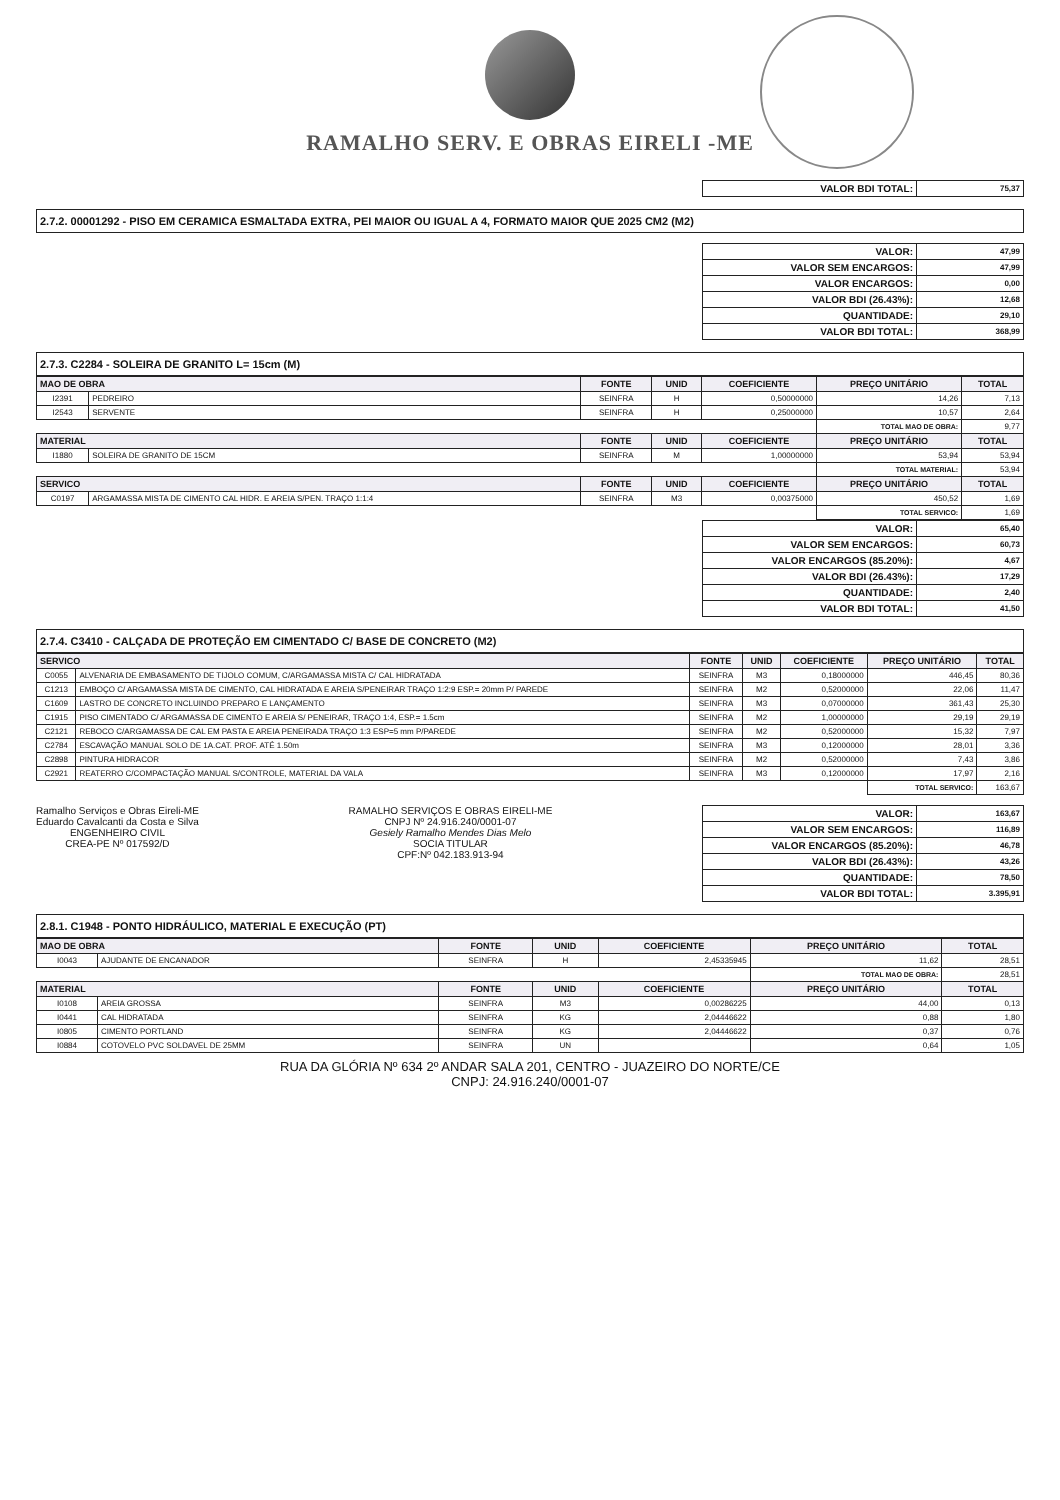RAMALHO SERV. E OBRAS EIRELI -ME
| VALOR BDI TOTAL: | 75,37 |
2.7.2. 00001292 - PISO EM CERAMICA ESMALTADA EXTRA, PEI MAIOR OU IGUAL A 4, FORMATO MAIOR QUE 2025 CM2 (M2)
| VALOR: | 47,99 |
| VALOR SEM ENCARGOS: | 47,99 |
| VALOR ENCARGOS: | 0,00 |
| VALOR BDI (26.43%): | 12,68 |
| QUANTIDADE: | 29,10 |
| VALOR BDI TOTAL: | 368,99 |
2.7.3. C2284 - SOLEIRA DE GRANITO L= 15cm (M)
| MAO DE OBRA | | FONTE | UNID | COEFICIENTE | PREÇO UNITÁRIO | TOTAL |
| --- | --- | --- | --- | --- | --- | --- |
| I2391 | PEDREIRO | SEINFRA | H | 0,50000000 | 14,26 | 7,13 |
| I2543 | SERVENTE | SEINFRA | H | 0,25000000 | 10,57 | 2,64 |
| | | | | | TOTAL MAO DE OBRA: | 9,77 |
| MATERIAL | | FONTE | UNID | COEFICIENTE | PREÇO UNITÁRIO | TOTAL |
| I1880 | SOLEIRA DE GRANITO DE 15CM | SEINFRA | M | 1,00000000 | 53,94 | 53,94 |
| | | | | | TOTAL MATERIAL: | 53,94 |
| SERVICO | | FONTE | UNID | COEFICIENTE | PREÇO UNITÁRIO | TOTAL |
| C0197 | ARGAMASSA MISTA DE CIMENTO CAL HIDR. E AREIA S/PEN. TRAÇO 1:1:4 | SEINFRA | M3 | 0,00375000 | 450,52 | 1,69 |
| | | | | | TOTAL SERVICO: | 1,69 |
| VALOR: | 65,40 |
| VALOR SEM ENCARGOS: | 60,73 |
| VALOR ENCARGOS (85.20%): | 4,67 |
| VALOR BDI (26.43%): | 17,29 |
| QUANTIDADE: | 2,40 |
| VALOR BDI TOTAL: | 41,50 |
2.7.4. C3410 - CALÇADA DE PROTEÇÃO EM CIMENTADO C/ BASE DE CONCRETO (M2)
| SERVICO | | FONTE | UNID | COEFICIENTE | PREÇO UNITÁRIO | TOTAL |
| --- | --- | --- | --- | --- | --- | --- |
| C0055 | ALVENARIA DE EMBASAMENTO DE TIJOLO COMUM, C/ARGAMASSA MISTA C/ CAL HIDRATADA | SEINFRA | M3 | 0,18000000 | 446,45 | 80,36 |
| C1213 | EMBOÇO C/ ARGAMASSA MISTA DE CIMENTO, CAL HIDRATADA E AREIA S/PENEIRAR TRAÇO 1:2:9 ESP.= 20mm P/ PAREDE | SEINFRA | M2 | 0,52000000 | 22,06 | 11,47 |
| C1609 | LASTRO DE CONCRETO INCLUINDO PREPARO E LANÇAMENTO | SEINFRA | M3 | 0,07000000 | 361,43 | 25,30 |
| C1915 | PISO CIMENTADO C/ ARGAMASSA DE CIMENTO E AREIA S/ PENEIRAR, TRAÇO 1:4, ESP.= 1.5cm | SEINFRA | M2 | 1,00000000 | 29,19 | 29,19 |
| C2121 | REBOCO C/ARGAMASSA DE CAL EM PASTA E AREIA PENEIRADA TRAÇO 1:3 ESP=5 mm P/PAREDE | SEINFRA | M2 | 0,52000000 | 15,32 | 7,97 |
| C2784 | ESCAVAÇÃO MANUAL SOLO DE 1A.CAT. PROF. ATÉ 1.50m | SEINFRA | M3 | 0,12000000 | 28,01 | 3,36 |
| C2898 | PINTURA HIDRACOR | SEINFRA | M2 | 0,52000000 | 7,43 | 3,86 |
| C2921 | REATERRO C/COMPACTAÇÃO MANUAL S/CONTROLE, MATERIAL DA VALA | SEINFRA | M3 | 0,12000000 | 17,97 | 2,16 |
| | | | | | TOTAL SERVICO: | 163,67 |
Ramalho Serviços e Obras Eireli-ME
Eduardo Cavalcanti da Costa e Silva
ENGENHEIRO CIVIL
CREA-PE Nº 017592/D
RAMALHO SERVIÇOS E OBRAS EIRELI-ME
CNPJ Nº 24.916.240/0001-07
Gesiely Ramalho Mendes Dias Melo
SOCIA TITULAR
CPF:Nº 042.183.913-94
| VALOR: | 163,67 |
| VALOR SEM ENCARGOS: | 116,89 |
| VALOR ENCARGOS (85.20%): | 46,78 |
| VALOR BDI (26.43%): | 43,26 |
| QUANTIDADE: | 78,50 |
| VALOR BDI TOTAL: | 3.395,91 |
2.8.1. C1948 - PONTO HIDRÁULICO, MATERIAL E EXECUÇÃO (PT)
| MAO DE OBRA | | FONTE | UNID | COEFICIENTE | PREÇO UNITÁRIO | TOTAL |
| --- | --- | --- | --- | --- | --- | --- |
| I0043 | AJUDANTE DE ENCANADOR | SEINFRA | H | 2,45335945 | 11,62 | 28,51 |
| | | | | | TOTAL MAO DE OBRA: | 28,51 |
| MATERIAL | | FONTE | UNID | COEFICIENTE | PREÇO UNITÁRIO | TOTAL |
| I0108 | AREIA GROSSA | SEINFRA | M3 | 0,00286225 | 44,00 | 0,13 |
| I0441 | CAL HIDRATADA | SEINFRA | KG | 2,04446622 | 0,88 | 1,80 |
| I0805 | CIMENTO PORTLAND | SEINFRA | KG | 2,04446622 | 0,37 | 0,76 |
| I0884 | COTOVELO PVC SOLDAVEL DE 25MM | SEINFRA | UN | | 0,64 | 1,05 |
RUA DA GLÓRIA Nº 634 2º ANDAR SALA 201, CENTRO - JUAZEIRO DO NORTE/CE
CNPJ: 24.916.240/0001-07